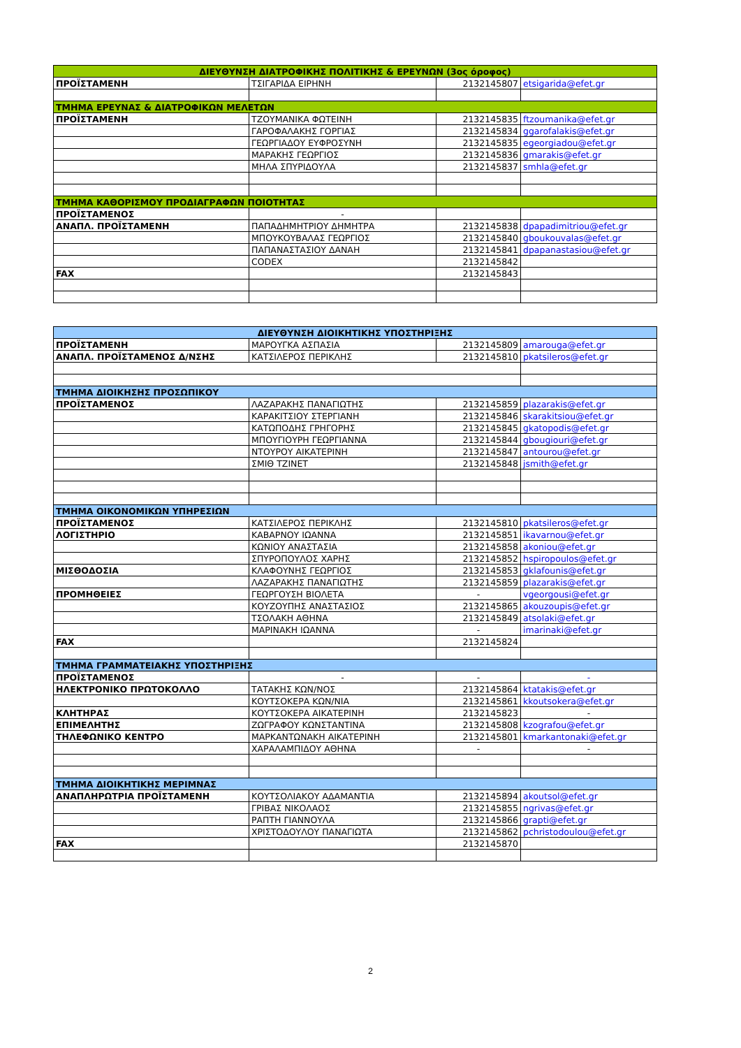| ΔΙΕΥΘΥΝΣΗ ΔΙΑΤΡΟΦΙΚΗΣ ΠΟΛΙΤΙΚΗΣ & ΕΡΕΥΝΩΝ (3ος όροφος) | | | |
| --- | --- | --- | --- |
| ΠΡΟΪΣΤΑΜΕΝΗ | ΤΣΙΓΑΡΙΔΑ ΕΙΡΗΝΗ | 2132145807 | etsigarida@efet.gr |
| ΤΜΗΜΑ ΕΡΕΥΝΑΣ & ΔΙΑΤΡΟΦΙΚΩΝ ΜΕΛΕΤΩΝ | | | |
| ΠΡΟΪΣΤΑΜΕΝΗ | ΤΖΟΥΜΑΝΙΚΑ ΦΩΤΕΙΝΗ | 2132145835 | ftzoumanika@efet.gr |
| | ΓΑΡΟΦΑΛΑΚΗΣ ΓΟΡΓΙΑΣ | 2132145834 | ggarofalakis@efet.gr |
| | ΓΕΩΡΓΙΑΔΟΥ ΕΥΦΡΟΣΥΝΗ | 2132145835 | egeorgiadou@efet.gr |
| | ΜΑΡΑΚΗΣ ΓΕΩΡΓΙΟΣ | 2132145836 | gmarakis@efet.gr |
| | ΜΗΛΑ ΣΠΥΡΙΔΟΥΛΑ | 2132145837 | smhla@efet.gr |
| ΤΜΗΜΑ ΚΑΘΟΡΙΣΜΟΥ ΠΡΟΔΙΑΓΡΑΦΩΝ ΠΟΙΟΤΗΤΑΣ | | | |
| ΠΡΟΪΣΤΑΜΕΝΟΣ | - | | |
| ΑΝΑΠΛ. ΠΡΟΪΣΤΑΜΕΝΗ | ΠΑΠΑΔΗΜΗΤΡΙΟΥ ΔΗΜΗΤΡΑ | 2132145838 | dpapadimitriou@efet.gr |
| | ΜΠΟΥΚΟΥΒΑΛΑΣ ΓΕΩΡΓΙΟΣ | 2132145840 | gboukouvalas@efet.gr |
| | ΠΑΠΑΝΑΣΤΑΣΙΟΥ ΔΑΝΑΗ | 2132145841 | dpapanastasiou@efet.gr |
| | CODEX | 2132145842 | |
| FAX | | 2132145843 | |
| ΔΙΕΥΘΥΝΣΗ ΔΙΟΙΚΗΤΙΚΗΣ ΥΠΟΣΤΗΡΙΞΗΣ | | | |
| --- | --- | --- | --- |
| ΠΡΟΪΣΤΑΜΕΝΗ | ΜΑΡΟΥΓΚΑ ΑΣΠΑΣΙΑ | 2132145809 | amarouga@efet.gr |
| ΑΝΑΠΛ. ΠΡΟΪΣΤΑΜΕΝΟΣ Δ/ΝΣΗΣ | ΚΑΤΣΙΛΕΡΟΣ ΠΕΡΙΚΛΗΣ | 2132145810 | pkatsileros@efet.gr |
| ΤΜΗΜΑ ΔΙΟΙΚΗΣΗΣ ΠΡΟΣΩΠΙΚΟΥ | | | |
| ΠΡΟΪΣΤΑΜΕΝΟΣ | ΛΑΖΑΡΑΚΗΣ ΠΑΝΑΓΙΩΤΗΣ | 2132145859 | plazarakis@efet.gr |
| | ΚΑΡΑΚΙΤΣΙΟΥ ΣΤΕΡΓΙΑΝΗ | 2132145846 | skarakitsiou@efet.gr |
| | ΚΑΤΩΠΟΔΗΣ ΓΡΗΓΟΡΗΣ | 2132145845 | gkatopodis@efet.gr |
| | ΜΠΟΥΓΙΟΥΡΗ ΓΕΩΡΓΙΑΝΝΑ | 2132145844 | gbougiouri@efet.gr |
| | ΝΤΟΥΡΟΥ ΑΙΚΑΤΕΡΙΝΗ | 2132145847 | antourou@efet.gr |
| | ΣΜΙΘ ΤΖΙΝΕΤ | 2132145848 | jsmith@efet.gr |
| ΤΜΗΜΑ ΟΙΚΟΝΟΜΙΚΩΝ ΥΠΗΡΕΣΙΩΝ | | | |
| ΠΡΟΪΣΤΑΜΕΝΟΣ | ΚΑΤΣΙΛΕΡΟΣ ΠΕΡΙΚΛΗΣ | 2132145810 | pkatsileros@efet.gr |
| ΛΟΓΙΣΤΗΡΙΟ | ΚΑΒΑΡΝΟΥ ΙΩΑΝΝΑ | 2132145851 | ikavarnou@efet.gr |
| | ΚΩΝΙΟΥ ΑΝΑΣΤΑΣΙΑ | 2132145858 | akoniou@efet.gr |
| | ΣΠΥΡΟΠΟΥΛΟΣ ΧΑΡΗΣ | 2132145852 | hspiropoulos@efet.gr |
| ΜΙΣΘΟΔΟΣΙΑ | ΚΛΑΦΟΥΝΗΣ ΓΕΩΡΓΙΟΣ | 2132145853 | gklafounis@efet.gr |
| | ΛΑΖΑΡΑΚΗΣ ΠΑΝΑΓΙΩΤΗΣ | 2132145859 | plazarakis@efet.gr |
| ΠΡΟΜΗΘΕΙΕΣ | ΓΕΩΡΓΟΥΣΗ ΒΙΟΛΕΤΑ | - | vgeorgousi@efet.gr |
| | ΚΟΥΖΟΥΠΗΣ ΑΝΑΣΤΑΣΙΟΣ | 2132145865 | akouzoupis@efet.gr |
| | ΤΣΟΛΑΚΗ ΑΘΗΝΑ | 2132145849 | atsolaki@efet.gr |
| | ΜΑΡΙΝΑΚΗ ΙΩΑΝΝΑ | - | imarinaki@efet.gr |
| FAX | | 2132145824 | |
| ΤΜΗΜΑ ΓΡΑΜΜΑΤΕΙΑΚΗΣ ΥΠΟΣΤΗΡΙΞΗΣ | | | |
| ΠΡΟΪΣΤΑΜΕΝΟΣ | - | - | - |
| ΗΛΕΚΤΡΟΝΙΚΟ ΠΡΩΤΟΚΟΛΛΟ | ΤΑΤΑΚΗΣ ΚΩΝ/ΝΟΣ | 2132145864 | ktatakis@efet.gr |
| | ΚΟΥΤΣΟΚΕΡΑ ΚΩΝ/ΝΙΑ | 2132145861 | kkoutsokera@efet.gr |
| ΚΛΗΤΗΡΑΣ | ΚΟΥΤΣΟΚΕΡΑ ΑΙΚΑΤΕΡΙΝΗ | 2132145823 | - |
| ΕΠΙΜΕΛΗΤΗΣ | ΖΩΓΡΑΦΟΥ ΚΩΝΣΤΑΝΤΙΝΑ | 2132145808 | kzografou@efet.gr |
| ΤΗΛΕΦΩΝΙΚΟ ΚΕΝΤΡΟ | ΜΑΡΚΑΝΤΩΝΑΚΗ ΑΙΚΑΤΕΡΙΝΗ | 2132145801 | kmarkantonaki@efet.gr |
| | ΧΑΡΑΛΑΜΠΙΔΟΥ ΑΘΗΝΑ | - | - |
| ΤΜΗΜΑ ΔΙΟΙΚΗΤΙΚΗΣ ΜΕΡΙΜΝΑΣ | | | |
| ΑΝΑΠΛΗΡΩΤΡΙΑ ΠΡΟΪΣΤΑΜΕΝΗ | ΚΟΥΤΣΟΛΙΑΚΟΥ ΑΔΑΜΑΝΤΙΑ | 2132145894 | akoutsol@efet.gr |
| | ΓΡΙΒΑΣ ΝΙΚΟΛΑΟΣ | 2132145855 | ngrivas@efet.gr |
| | ΡΑΠΤΗ ΓΙΑΝΝΟΥΛΑ | 2132145866 | grapti@efet.gr |
| | ΧΡΙΣΤΟΔΟΥΛΟΥ ΠΑΝΑΓΙΩΤΑ | 2132145862 | pchristodoulou@efet.gr |
| FAX | | 2132145870 | |
2